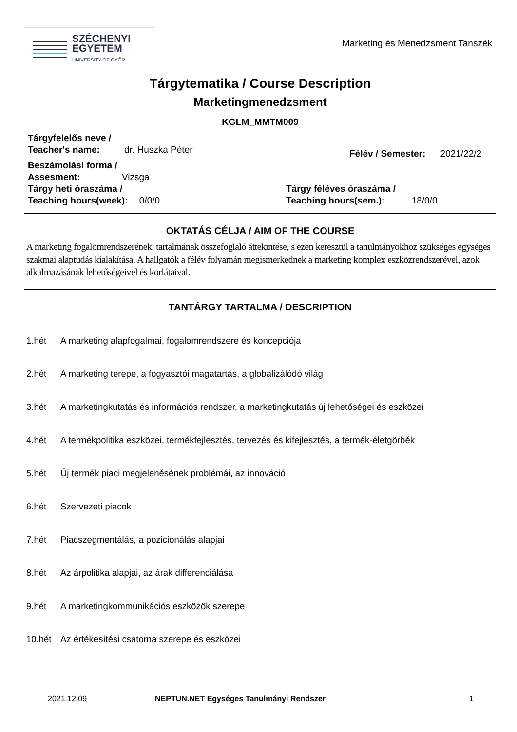SZÉCHENYI
EGYETEM
UNIVERSITY OF GYŐR
Marketing és Menedzsment Tanszék
Tárgytematika / Course Description
Marketingmenedzsment
KGLM_MMTM009
Tárgyfelelős neve /
Teacher's name: dr. Huszka Péter
Félév / Semester: 2021/22/2
Beszámolási forma /
Assesment: Vizsga
Tárgy heti óraszáma /
Teaching hours(week): 0/0/0
Tárgy féléves óraszáma /
Teaching hours(sem.): 18/0/0
OKTATÁS CÉLJA / AIM OF THE COURSE
A marketing fogalomrendszerének, tartalmának összefoglaló áttekintése, s ezen keresztül a tanulmányokhoz szükséges egységes szakmai alaptudás kialakítása. A hallgatók a félév folyamán megismerkednek a marketing komplex eszközrendszerével, azok alkalmazásának lehetőségeivel és korlátaival.
TANTÁRGY TARTALMA / DESCRIPTION
1.hét A marketing alapfogalmai, fogalomrendszere és koncepciója
2.hét A marketing terepe, a fogyasztói magatartás, a globalizálódó világ
3.hét A marketingkutatás és információs rendszer, a marketingkutatás új lehetőségei és eszközei
4.hét A termékpolitika eszközei, termékfejlesztés, tervezés és kifejlesztés, a termék-életgörbék
5.hét Új termék piaci megjelenésének problémái, az innováció
6.hét Szervezeti piacok
7.hét Piacszegmentálás, a pozicionálás alapjai
8.hét Az árpolitika alapjai, az árak differenciálása
9.hét A marketingkommunikációs eszközök szerepe
10.hét Az értékesítési csatorna szerepe és eszközei
2021.12.09 NEPTUN.NET Egységes Tanulmányi Rendszer 1